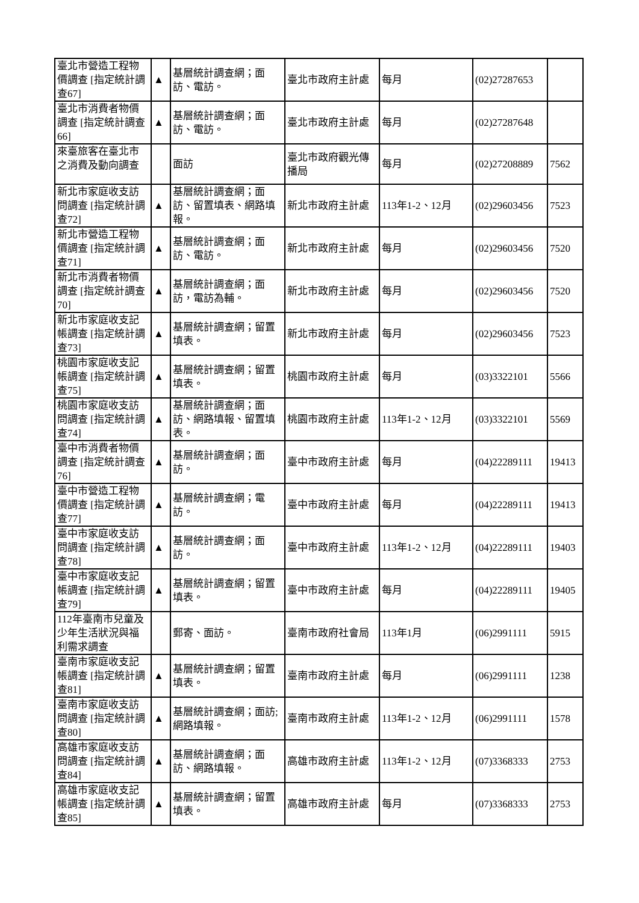| 臺北市營造工程物價調查 [指定統計調查67] | ▲ | 基層統計調查網；面訪、電訪。 | 臺北市政府主計處 | 每月 | (02)27287653 | |
| 臺北市消費者物價調查 [指定統計調查66] | ▲ | 基層統計調查網；面訪、電訪。 | 臺北市政府主計處 | 每月 | (02)27287648 | |
| 來臺旅客在臺北市之消費及動向調查 | | 面訪 | 臺北市政府觀光傳播局 | 每月 | (02)27208889 | 7562 |
| 新北市家庭收支訪問調查 [指定統計調查72] | ▲ | 基層統計調查網；面訪、留置填表、網路填報。 | 新北市政府主計處 | 113年1-2、12月 | (02)29603456 | 7523 |
| 新北市營造工程物價調查 [指定統計調查71] | ▲ | 基層統計調查網；面訪、電訪。 | 新北市政府主計處 | 每月 | (02)29603456 | 7520 |
| 新北市消費者物價調查 [指定統計調查70] | ▲ | 基層統計調查網；面訪，電訪為輔。 | 新北市政府主計處 | 每月 | (02)29603456 | 7520 |
| 新北市家庭收支記帳調查 [指定統計調查73] | ▲ | 基層統計調查網；留置填表。 | 新北市政府主計處 | 每月 | (02)29603456 | 7523 |
| 桃園市家庭收支記帳調查 [指定統計調查75] | ▲ | 基層統計調查網；留置填表。 | 桃園市政府主計處 | 每月 | (03)3322101 | 5566 |
| 桃園市家庭收支訪問調查 [指定統計調查74] | ▲ | 基層統計調查網；面訪、網路填報、留置填表。 | 桃園市政府主計處 | 113年1-2、12月 | (03)3322101 | 5569 |
| 臺中市消費者物價調查 [指定統計調查76] | ▲ | 基層統計調查網；面訪。 | 臺中市政府主計處 | 每月 | (04)22289111 | 19413 |
| 臺中市營造工程物價調查 [指定統計調查77] | ▲ | 基層統計調查網；電訪。 | 臺中市政府主計處 | 每月 | (04)22289111 | 19413 |
| 臺中市家庭收支訪問調查 [指定統計調查78] | ▲ | 基層統計調查網；面訪。 | 臺中市政府主計處 | 113年1-2、12月 | (04)22289111 | 19403 |
| 臺中市家庭收支記帳調查 [指定統計調查79] | ▲ | 基層統計調查網；留置填表。 | 臺中市政府主計處 | 每月 | (04)22289111 | 19405 |
| 112年臺南市兒童及少年生活狀況與福利需求調查 | | 郵寄、面訪。 | 臺南市政府社會局 | 113年1月 | (06)2991111 | 5915 |
| 臺南市家庭收支記帳調查 [指定統計調查81] | ▲ | 基層統計調查網；留置填表。 | 臺南市政府主計處 | 每月 | (06)2991111 | 1238 |
| 臺南市家庭收支訪問調查 [指定統計調查80] | ▲ | 基層統計調查網；面訪;網路填報。 | 臺南市政府主計處 | 113年1-2、12月 | (06)2991111 | 1578 |
| 高雄市家庭收支訪問調查 [指定統計調查84] | ▲ | 基層統計調查網；面訪、網路填報。 | 高雄市政府主計處 | 113年1-2、12月 | (07)3368333 | 2753 |
| 高雄市家庭收支記帳調查 [指定統計調查85] | ▲ | 基層統計調查網；留置填表。 | 高雄市政府主計處 | 每月 | (07)3368333 | 2753 |